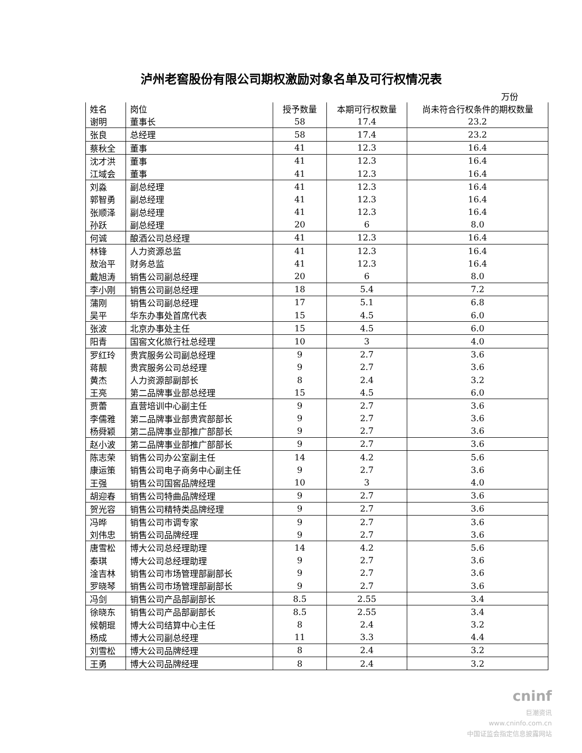泸州老窖股份有限公司期权激励对象名单及可行权情况表
万份
| 姓名 | 岗位 | 授予数量 | 本期可行权数量 | 尚未符合行权条件的期权数量 |
| --- | --- | --- | --- | --- |
| 谢明 | 董事长 | 58 | 17.4 | 23.2 |
| 张良 | 总经理 | 58 | 17.4 | 23.2 |
| 蔡秋全 | 董事 | 41 | 12.3 | 16.4 |
| 沈才洪 | 董事 | 41 | 12.3 | 16.4 |
| 江域会 | 董事 | 41 | 12.3 | 16.4 |
| 刘淼 | 副总经理 | 41 | 12.3 | 16.4 |
| 郭智勇 | 副总经理 | 41 | 12.3 | 16.4 |
| 张顺泽 | 副总经理 | 41 | 12.3 | 16.4 |
| 孙跃 | 副总经理 | 20 | 6 | 8.0 |
| 何诚 | 酿酒公司总经理 | 41 | 12.3 | 16.4 |
| 林锋 | 人力资源总监 | 41 | 12.3 | 16.4 |
| 敖治平 | 财务总监 | 41 | 12.3 | 16.4 |
| 戴旭涛 | 销售公司副总经理 | 20 | 6 | 8.0 |
| 李小刚 | 销售公司副总经理 | 18 | 5.4 | 7.2 |
| 蒲刚 | 销售公司副总经理 | 17 | 5.1 | 6.8 |
| 吴平 | 华东办事处首席代表 | 15 | 4.5 | 6.0 |
| 张波 | 北京办事处主任 | 15 | 4.5 | 6.0 |
| 阳青 | 国窖文化旅行社总经理 | 10 | 3 | 4.0 |
| 罗红玲 | 贵宾服务公司副总经理 | 9 | 2.7 | 3.6 |
| 蒋靓 | 贵宾服务公司总经理 | 9 | 2.7 | 3.6 |
| 黄杰 | 人力资源部副部长 | 8 | 2.4 | 3.2 |
| 王亮 | 第二品牌事业部总经理 | 15 | 4.5 | 6.0 |
| 贾蕾 | 直营培训中心副主任 | 9 | 2.7 | 3.6 |
| 李儒雅 | 第二品牌事业部贵宾部部长 | 9 | 2.7 | 3.6 |
| 杨舜颖 | 第二品牌事业部推广部部长 | 9 | 2.7 | 3.6 |
| 赵小波 | 第二品牌事业部推广部部长 | 9 | 2.7 | 3.6 |
| 陈志荣 | 销售公司办公室副主任 | 14 | 4.2 | 5.6 |
| 康运策 | 销售公司电子商务中心副主任 | 9 | 2.7 | 3.6 |
| 王强 | 销售公司国窖品牌经理 | 10 | 3 | 4.0 |
| 胡迎春 | 销售公司特曲品牌经理 | 9 | 2.7 | 3.6 |
| 贺光容 | 销售公司精特类品牌经理 | 9 | 2.7 | 3.6 |
| 冯晔 | 销售公司市调专家 | 9 | 2.7 | 3.6 |
| 刘伟忠 | 销售公司品牌经理 | 9 | 2.7 | 3.6 |
| 唐雪松 | 博大公司总经理助理 | 14 | 4.2 | 5.6 |
| 秦琪 | 博大公司总经理助理 | 9 | 2.7 | 3.6 |
| 淦吉林 | 销售公司市场管理部副部长 | 9 | 2.7 | 3.6 |
| 罗晓琴 | 销售公司市场管理部副部长 | 9 | 2.7 | 3.6 |
| 冯剑 | 销售公司产品部副部长 | 8.5 | 2.55 | 3.4 |
| 徐晓东 | 销售公司产品部副部长 | 8.5 | 2.55 | 3.4 |
| 候朝琨 | 博大公司结算中心主任 | 8 | 2.4 | 3.2 |
| 杨成 | 博大公司副总经理 | 11 | 3.3 | 4.4 |
| 刘雪松 | 博大公司品牌经理 | 8 | 2.4 | 3.2 |
| 王勇 | 博大公司品牌经理 | 8 | 2.4 | 3.2 |
cninf
巨潮资讯
www.cninfo.com.cn
中国证监会指定信息披露网站